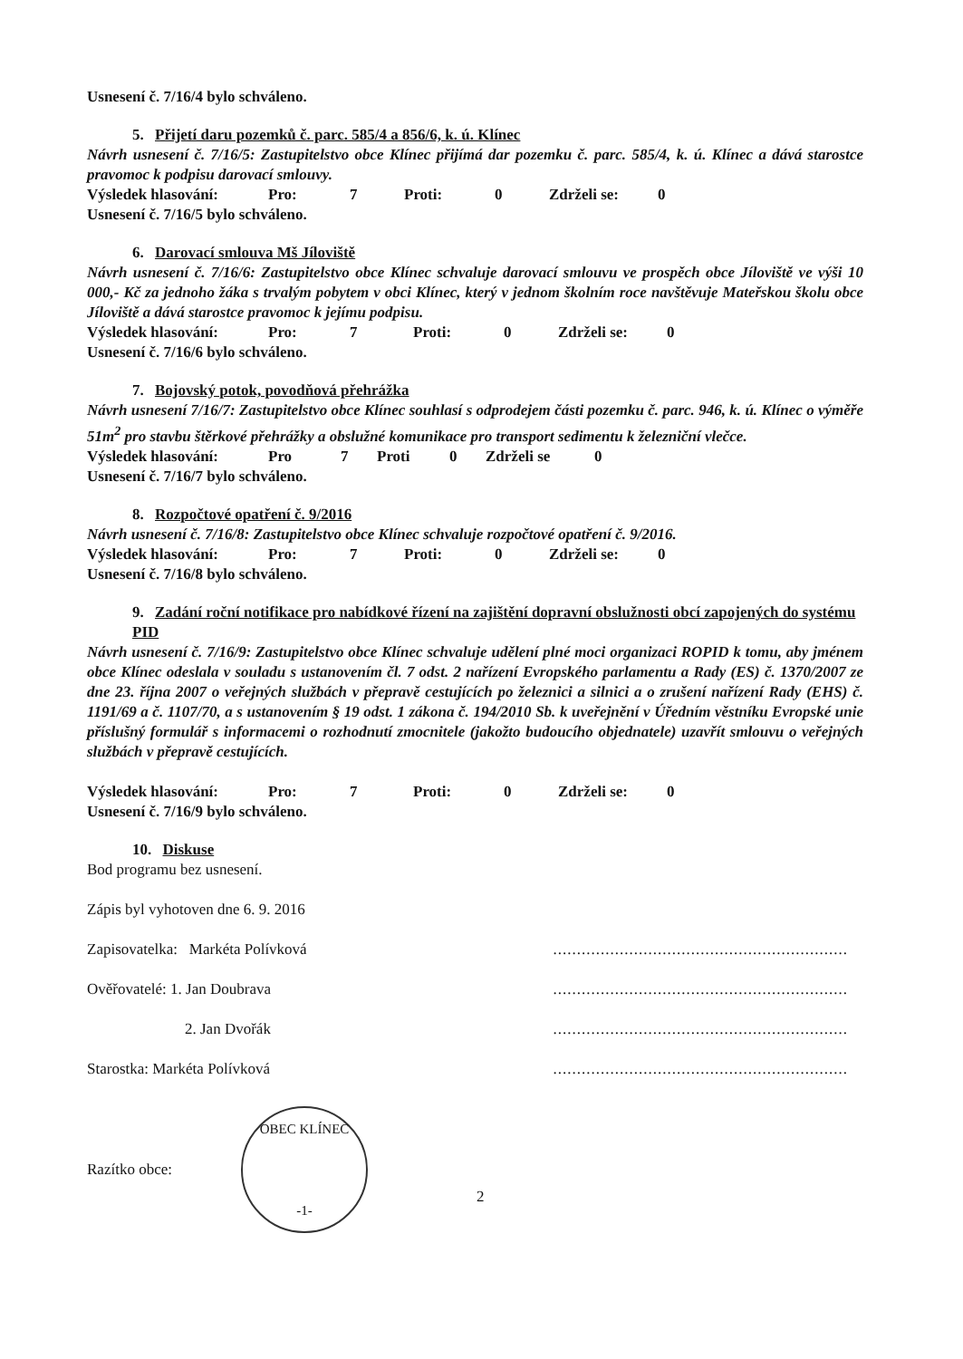Usnesení č. 7/16/4 bylo schváleno.
5. Přijetí daru pozemků č. parc. 585/4 a 856/6, k. ú. Klínec
Návrh usnesení č. 7/16/5: Zastupitelstvo obce Klínec přijímá dar pozemku č. parc. 585/4, k. ú. Klínec a dává starostce pravomoc k podpisu darovací smlouvy.
Výsledek hlasování: Pro: 7 Proti: 0 Zdrželi se: 0
Usnesení č. 7/16/5 bylo schváleno.
6. Darovací smlouva Mš Jíloviště
Návrh usnesení č. 7/16/6: Zastupitelstvo obce Klínec schvaluje darovací smlouvu ve prospěch obce Jíloviště ve výši 10 000,- Kč za jednoho žáka s trvalým pobytem v obci Klínec, který v jednom školním roce navštěvuje Mateřskou školu obce Jíloviště a dává starostce pravomoc k jejímu podpisu.
Výsledek hlasování: Pro: 7 Proti: 0 Zdrželi se: 0
Usnesení č. 7/16/6 bylo schváleno.
7. Bojovský potok, povodňová přehrážka
Návrh usnesení 7/16/7: Zastupitelstvo obce Klínec souhlasí s odprodejem části pozemku č. parc. 946, k. ú. Klínec o výměře 51m<sup>2</sup> pro stavbu štěrkové přehrážky a obslužné komunikace pro transport sedimentu k železniční vlečce.
Výsledek hlasování: Pro 7 Proti 0 Zdrželi se 0
Usnesení č. 7/16/7 bylo schváleno.
8. Rozpočtové opatření č. 9/2016
Návrh usnesení č. 7/16/8: Zastupitelstvo obce Klínec schvaluje rozpočtové opatření č. 9/2016.
Výsledek hlasování: Pro: 7 Proti: 0 Zdrželi se: 0
Usnesení č. 7/16/8 bylo schváleno.
9. Zadání roční notifikace pro nabídkové řízení na zajištění dopravní obslužnosti obcí zapojených do systému PID
Návrh usnesení č. 7/16/9: Zastupitelstvo obce Klínec schvaluje udělení plné moci organizaci ROPID k tomu, aby jménem obce Klínec odeslala v souladu s ustanovením čl. 7 odst. 2 nařízení Evropského parlamentu a Rady (ES) č. 1370/2007 ze dne 23. října 2007 o veřejných službách v přepravě cestujících po železnici a silnici a o zrušení nařízení Rady (EHS) č. 1191/69 a č. 1107/70, a s ustanovením § 19 odst. 1 zákona č. 194/2010 Sb. k uveřejnění v Úředním věstníku Evropské unie příslušný formulář s informacemi o rozhodnutí zmocnitele (jakožto budoucího objednatele) uzavřít smlouvu o veřejných službách v přepravě cestujících.
Výsledek hlasování: Pro: 7 Proti: 0 Zdrželi se: 0
Usnesení č. 7/16/9 bylo schváleno.
10. Diskuse
Bod programu bez usnesení.
Zápis byl vyhotoven dne 6. 9. 2016
Zapisovatelka: Markéta Polívková..............................................................
Ověřovatelé: 1. Jan Doubrava..............................................................
2. Jan Dvořák..............................................................
Starostka: Markéta Polívková..............................................................
Razítko obce:
OBEC KLÍNEC
-1-
2